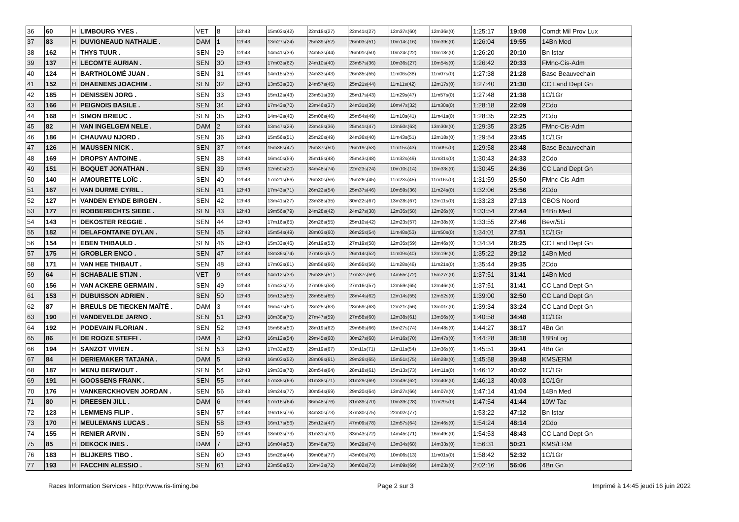| 36 | 60 | H | LIMBOURG YVES . | VET | 8 | 12h43 | 15m03s(42) | 22m18s(27) | 22m41s(27) | 12m37s(60) | 12m36s(0) | 1:25:17 | 19:08 | Comdt Mil Prov Lux |
| 37 | 83 | H | DUVIGNEAUD NATHALIE . | DAM | 1 | 12h43 | 13m27s(24) | 25m39s(52) | 26m03s(51) | 10m14s(16) | 10m39s(0) | 1:26:04 | 19:55 | 14Bn Med |
| 38 | 162 | H | THYS TUUR . | SEN | 29 | 12h43 | 14m41s(39) | 24m53s(44) | 26m01s(50) | 10m24s(22) | 10m18s(0) | 1:26:20 | 20:10 | Bn Istar |
| 39 | 137 | H | LECOMTE AURIAN . | SEN | 30 | 12h43 | 17m03s(62) | 24m10s(40) | 23m57s(36) | 10m36s(27) | 10m54s(0) | 1:26:42 | 20:33 | FMnc-Cis-Adm |
| 40 | 124 | H | BARTHOLOMÉ JUAN . | SEN | 31 | 12h43 | 14m15s(35) | 24m33s(43) | 26m35s(55) | 11m06s(38) | 11m07s(0) | 1:27:38 | 21:28 | Base Beauvechain |
| 41 | 152 | H | DHAENENS JOACHIM . | SEN | 32 | 12h43 | 13m53s(30) | 24m57s(45) | 25m21s(44) | 11m11s(42) | 12m17s(0) | 1:27:40 | 21:30 | CC Land Dept Gn |
| 42 | 185 | H | DENISSEN JORG . | SEN | 33 | 12h43 | 15m12s(43) | 23m51s(39) | 25m17s(43) | 11m29s(47) | 11m57s(0) | 1:27:48 | 21:38 | 1C/1Gr |
| 43 | 166 | H | PEIGNOIS BASILE . | SEN | 34 | 12h43 | 17m43s(70) | 23m46s(37) | 24m31s(39) | 10m47s(32) | 11m30s(0) | 1:28:18 | 22:09 | 2Cdo |
| 44 | 168 | H | SIMON BRIEUC . | SEN | 35 | 12h43 | 14m42s(40) | 25m06s(46) | 25m54s(49) | 11m10s(41) | 11m41s(0) | 1:28:35 | 22:25 | 2Cdo |
| 45 | 82 | H | VAN INGELGEM NELE . | DAM | 2 | 12h43 | 13m47s(29) | 23m45s(36) | 25m41s(47) | 12m50s(63) | 13m30s(0) | 1:29:35 | 23:25 | FMnc-Cis-Adm |
| 46 | 186 | H | CHAUVAU NJORD . | SEN | 36 | 12h43 | 15m56s(51) | 25m20s(49) | 24m36s(40) | 11m43s(51) | 12m18s(0) | 1:29:54 | 23:45 | 1C/1Gr |
| 47 | 126 | H | MAUSSEN NICK . | SEN | 37 | 12h43 | 15m36s(47) | 25m37s(50) | 26m19s(53) | 11m15s(43) | 11m09s(0) | 1:29:58 | 23:48 | Base Beauvechain |
| 48 | 169 | H | DROPSY ANTOINE . | SEN | 38 | 12h43 | 16m40s(59) | 25m15s(48) | 25m43s(48) | 11m32s(49) | 11m31s(0) | 1:30:43 | 24:33 | 2Cdo |
| 49 | 151 | H | BOQUET JONATHAN . | SEN | 39 | 12h43 | 12m50s(20) | 34m48s(74) | 22m23s(24) | 10m10s(14) | 10m33s(0) | 1:30:45 | 24:36 | CC Land Dept Gn |
| 50 | 140 | H | AMOURETTE LOÏC . | SEN | 40 | 12h43 | 17m21s(66) | 26m30s(56) | 25m26s(45) | 11m23s(45) | 11m16s(0) | 1:31:59 | 25:50 | FMnc-Cis-Adm |
| 51 | 167 | H | VAN DURME CYRIL . | SEN | 41 | 12h43 | 17m43s(71) | 26m22s(54) | 25m37s(46) | 10m59s(36) | 11m24s(0) | 1:32:06 | 25:56 | 2Cdo |
| 52 | 127 | H | VANDEN EYNDE BIRGEN . | SEN | 42 | 12h43 | 13m41s(27) | 23m38s(35) | 30m22s(67) | 13m28s(67) | 12m11s(0) | 1:33:23 | 27:13 | CBOS Noord |
| 53 | 177 | H | ROBBERECHTS SIEBE . | SEN | 43 | 12h43 | 19m56s(79) | 24m28s(42) | 24m27s(38) | 12m35s(58) | 12m26s(0) | 1:33:54 | 27:44 | 14Bn Med |
| 54 | 143 | H | DEKOSTER REGGIE . | SEN | 44 | 12h43 | 17m16s(65) | 26m26s(55) | 25m10s(42) | 12m23s(57) | 12m38s(0) | 1:33:55 | 27:46 | Bevr/5Li |
| 55 | 182 | H | DELAFONTAINE DYLAN . | SEN | 45 | 12h43 | 15m54s(49) | 28m03s(60) | 26m25s(54) | 11m48s(53) | 11m50s(0) | 1:34:01 | 27:51 | 1C/1Gr |
| 56 | 154 | H | EBEN THIBAULD . | SEN | 46 | 12h43 | 15m33s(46) | 26m19s(53) | 27m19s(58) | 12m35s(59) | 12m46s(0) | 1:34:34 | 28:25 | CC Land Dept Gn |
| 57 | 175 | H | GROBLER ENCO . | SEN | 47 | 12h43 | 18m36s(74) | 27m02s(57) | 26m14s(52) | 11m09s(40) | 12m19s(0) | 1:35:22 | 29:12 | 14Bn Med |
| 58 | 171 | H | VAN HEE THIBAUT . | SEN | 48 | 12h43 | 17m02s(61) | 28m56s(66) | 26m55s(56) | 11m28s(46) | 11m21s(0) | 1:35:44 | 29:35 | 2Cdo |
| 59 | 64 | H | SCHABALIE STIJN . | VET | 9 | 12h43 | 14m12s(33) | 25m38s(51) | 27m37s(59) | 14m55s(72) | 15m27s(0) | 1:37:51 | 31:41 | 14Bn Med |
| 60 | 156 | H | VAN ACKERE GERMAIN . | SEN | 49 | 12h43 | 17m43s(72) | 27m05s(58) | 27m16s(57) | 12m59s(65) | 12m46s(0) | 1:37:51 | 31:41 | CC Land Dept Gn |
| 61 | 153 | H | DUBUISSON ADRIEN . | SEN | 50 | 12h43 | 16m13s(55) | 28m55s(65) | 28m44s(62) | 12m14s(55) | 12m52s(0) | 1:39:00 | 32:50 | CC Land Dept Gn |
| 62 | 87 | H | BREULS DE TIECKEN MAÏTÉ . | DAM | 3 | 12h43 | 16m47s(60) | 28m25s(63) | 28m59s(63) | 12m21s(56) | 13m01s(0) | 1:39:34 | 33:24 | CC Land Dept Gn |
| 63 | 190 | H | VANDEVELDE JARNO . | SEN | 51 | 12h43 | 18m38s(75) | 27m47s(59) | 27m58s(60) | 12m38s(61) | 13m56s(0) | 1:40:58 | 34:48 | 1C/1Gr |
| 64 | 192 | H | PODEVAIN FLORIAN . | SEN | 52 | 12h43 | 15m56s(50) | 28m19s(62) | 29m56s(66) | 15m27s(74) | 14m48s(0) | 1:44:27 | 38:17 | 4Bn Gn |
| 65 | 86 | H | DE ROOZE STEFFI . | DAM | 4 | 12h43 | 16m12s(54) | 29m45s(68) | 30m27s(68) | 14m16s(70) | 13m47s(0) | 1:44:28 | 38:18 | 18BnLog |
| 66 | 194 | H | SANZOT VIVIEN . | SEN | 53 | 12h43 | 17m32s(68) | 29m19s(67) | 33m11s(71) | 12m11s(54) | 13m36s(0) | 1:45:51 | 39:41 | 4Bn Gn |
| 67 | 84 | H | DERIEMAKER TATJANA . | DAM | 5 | 12h43 | 16m03s(52) | 28m08s(61) | 29m26s(65) | 15m51s(75) | 16m28s(0) | 1:45:58 | 39:48 | KMS/ERM |
| 68 | 187 | H | MENU BERWOUT . | SEN | 54 | 12h43 | 19m33s(78) | 28m54s(64) | 28m18s(61) | 15m13s(73) | 14m11s(0) | 1:46:12 | 40:02 | 1C/1Gr |
| 69 | 191 | H | GOOSSENS FRANK . | SEN | 55 | 12h43 | 17m35s(69) | 31m38s(71) | 31m29s(69) | 12m49s(62) | 12m40s(0) | 1:46:13 | 40:03 | 1C/1Gr |
| 70 | 176 | H | VANKERCKHOVEN JORDAN . | SEN | 56 | 12h43 | 19m24s(77) | 30m54s(69) | 29m20s(64) | 13m27s(66) | 14m07s(0) | 1:47:14 | 41:04 | 14Bn Med |
| 71 | 80 | H | DREESEN JILL . | DAM | 6 | 12h43 | 17m16s(64) | 36m48s(76) | 31m39s(70) | 10m39s(28) | 11m29s(0) | 1:47:54 | 41:44 | 10W Tac |
| 72 | 123 | H | LEMMENS FILIP . | SEN | 57 | 12h43 | 19m18s(76) | 34m30s(73) | 37m30s(75) | 22m02s(77) | | 1:53:22 | 47:12 | Bn Istar |
| 73 | 170 | H | MEULEMANS LUCAS . | SEN | 58 | 12h43 | 16m17s(56) | 25m12s(47) | 47m09s(78) | 12m57s(64) | 12m46s(0) | 1:54:24 | 48:14 | 2Cdo |
| 74 | 155 | H | RENIER ARVIN . | SEN | 59 | 12h43 | 18m03s(73) | 31m31s(70) | 33m43s(72) | 14m45s(71) | 16m49s(0) | 1:54:53 | 48:43 | CC Land Dept Gn |
| 75 | 85 | H | DEKOCK INES . | DAM | 7 | 12h43 | 16m04s(53) | 35m48s(75) | 36m29s(74) | 13m34s(68) | 14m33s(0) | 1:56:31 | 50:21 | KMS/ERM |
| 76 | 183 | H | BLIJKERS TIBO . | SEN | 60 | 12h43 | 15m26s(44) | 39m06s(77) | 43m00s(76) | 10m06s(13) | 11m01s(0) | 1:58:42 | 52:32 | 1C/1Gr |
| 77 | 193 | H | FACCHIN ALESSIO . | SEN | 61 | 12h43 | 23m58s(80) | 33m43s(72) | 36m02s(73) | 14m09s(69) | 14m23s(0) | 2:02:16 | 56:06 | 4Bn Gn |
Races Information Services - http://www.ris-timing.be Page 2 sur 3 Imprimé à 14:45 jeudi 16 juin 2022